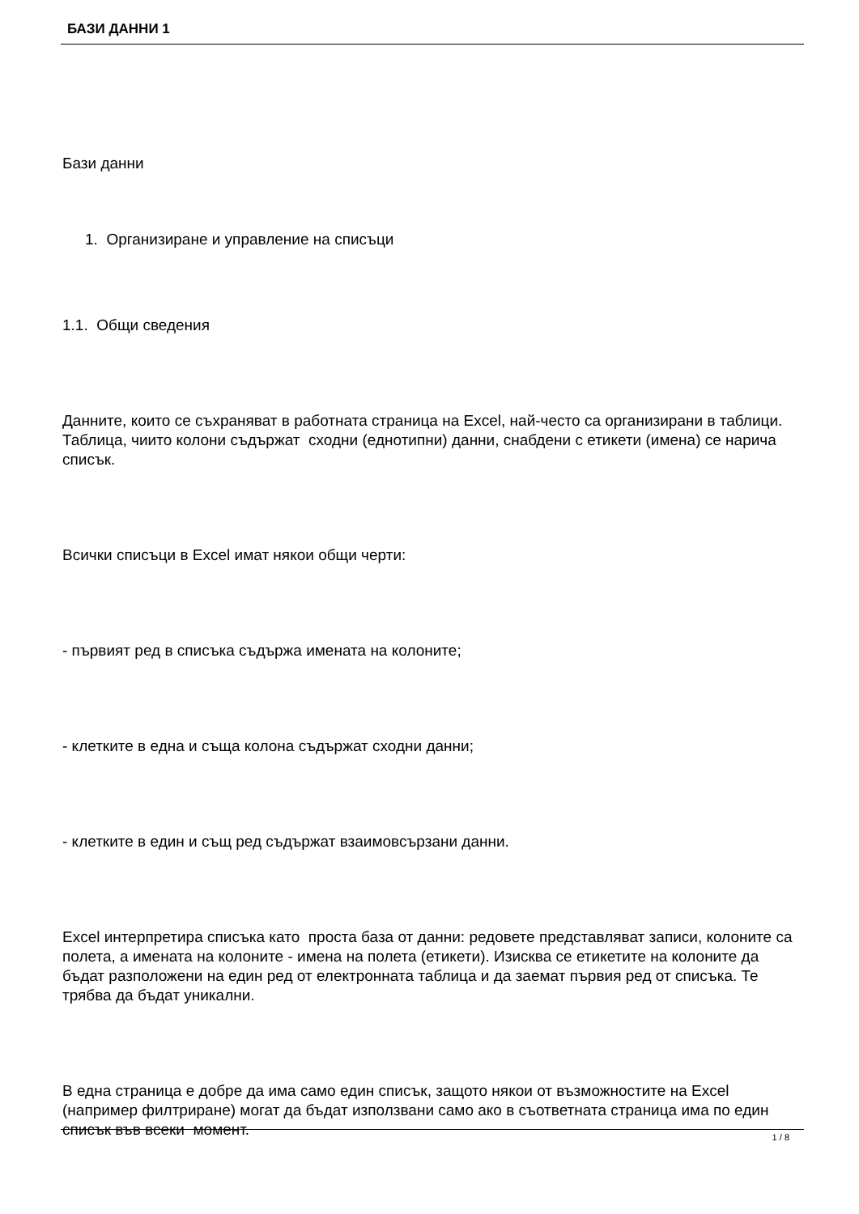БАЗИ ДАННИ 1
Бази данни
1. Организиране и управление на списъци
1.1. Общи сведения
Данните, които се съхраняват в работната страница на Excel, най-често са организирани в таблици. Таблица, чиито колони съдържат сходни (еднотипни) данни, снабдени с етикети (имена) се нарича списък.
Всички списъци в Excel имат някои общи черти:
- първият ред в списъка съдържа имената на колоните;
- клетките в една и съща колона съдържат сходни данни;
- клетките в един и същ ред съдържат взаимовсързани данни.
Excel интерпретира списъка като проста база от данни: редовете представляват записи, колоните са полета, а имената на колоните - имена на полета (етикети). Изисква се етикетите на колоните да бъдат разположени на един ред от електронната таблица и да заемат първия ред от списъка. Те трябва да бъдат уникални.
В една страница е добре да има само един списък, защото някои от възможностите на Excel (например филтриране) могат да бъдат използвани само ако в съответната страница има по един списък във всеки момент.
1 / 8